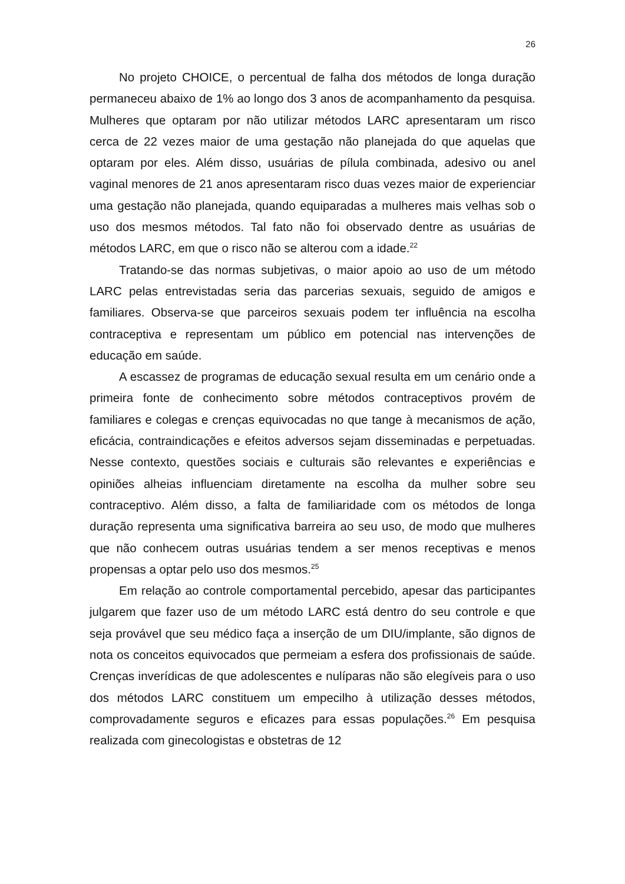26
No projeto CHOICE, o percentual de falha dos métodos de longa duração permaneceu abaixo de 1% ao longo dos 3 anos de acompanhamento da pesquisa. Mulheres que optaram por não utilizar métodos LARC apresentaram um risco cerca de 22 vezes maior de uma gestação não planejada do que aquelas que optaram por eles. Além disso, usuárias de pílula combinada, adesivo ou anel vaginal menores de 21 anos apresentaram risco duas vezes maior de experienciar uma gestação não planejada, quando equiparadas a mulheres mais velhas sob o uso dos mesmos métodos. Tal fato não foi observado dentre as usuárias de métodos LARC, em que o risco não se alterou com a idade.<sup>22</sup>
Tratando-se das normas subjetivas, o maior apoio ao uso de um método LARC pelas entrevistadas seria das parcerias sexuais, seguido de amigos e familiares. Observa-se que parceiros sexuais podem ter influência na escolha contraceptiva e representam um público em potencial nas intervenções de educação em saúde.
A escassez de programas de educação sexual resulta em um cenário onde a primeira fonte de conhecimento sobre métodos contraceptivos provém de familiares e colegas e crenças equivocadas no que tange à mecanismos de ação, eficácia, contraindicações e efeitos adversos sejam disseminadas e perpetuadas. Nesse contexto, questões sociais e culturais são relevantes e experiências e opiniões alheias influenciam diretamente na escolha da mulher sobre seu contraceptivo. Além disso, a falta de familiaridade com os métodos de longa duração representa uma significativa barreira ao seu uso, de modo que mulheres que não conhecem outras usuárias tendem a ser menos receptivas e menos propensas a optar pelo uso dos mesmos.<sup>25</sup>
Em relação ao controle comportamental percebido, apesar das participantes julgarem que fazer uso de um método LARC está dentro do seu controle e que seja provável que seu médico faça a inserção de um DIU/implante, são dignos de nota os conceitos equivocados que permeiam a esfera dos profissionais de saúde. Crenças inverídicas de que adolescentes e nulíparas não são elegíveis para o uso dos métodos LARC constituem um empecilho à utilização desses métodos, comprovadamente seguros e eficazes para essas populações.<sup>26</sup> Em pesquisa realizada com ginecologistas e obstetras de 12